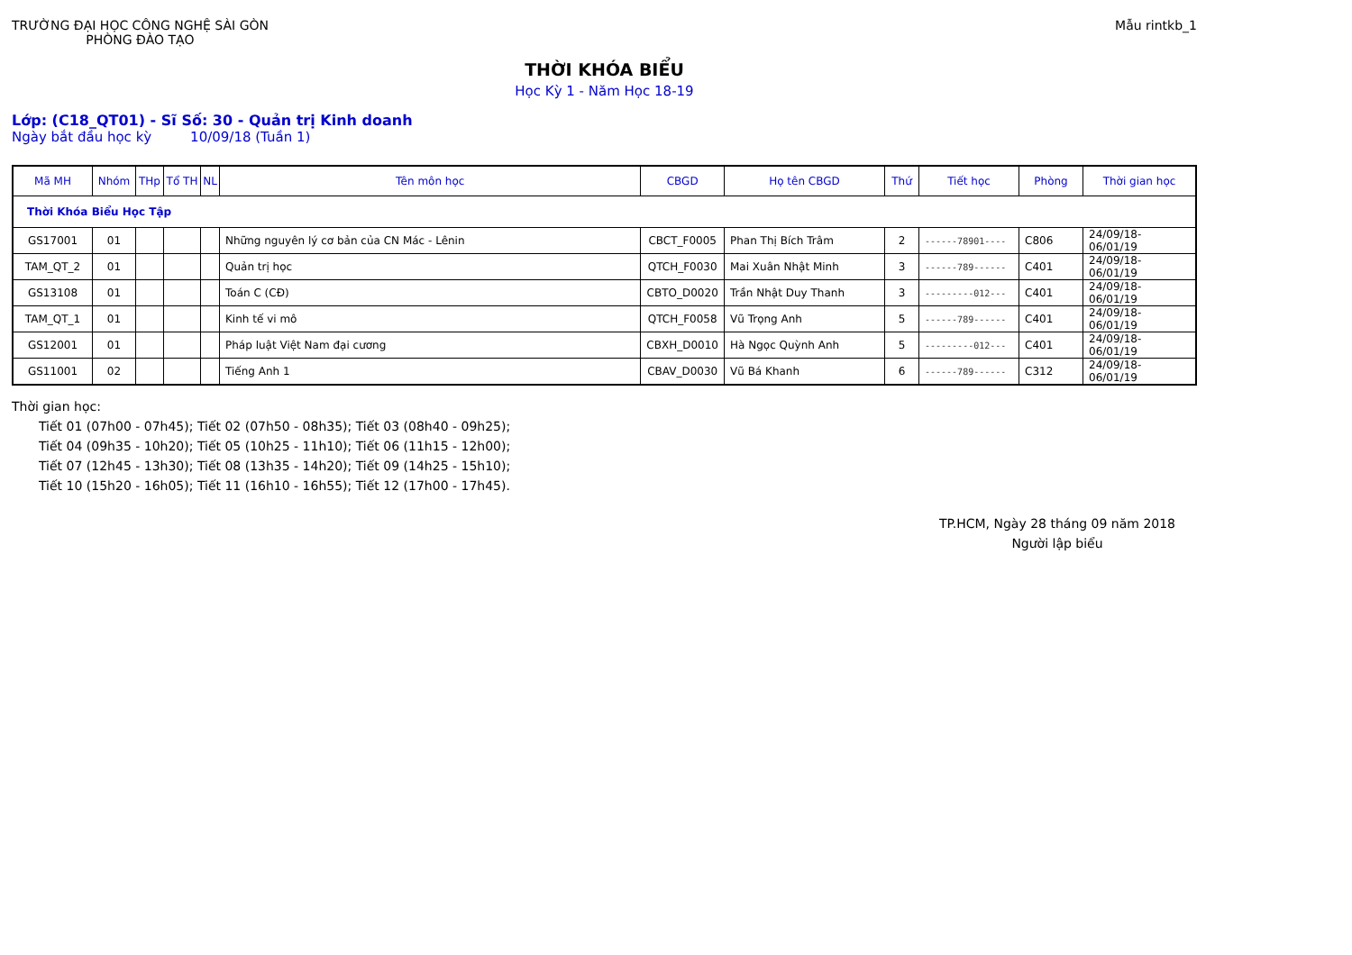TRƯỜNG ĐẠI HỌC CÔNG NGHỆ SÀI GÒN
PHÒNG ĐÀO TẠO
Mẫu rintkb_1
THỜI KHÓA BIỂU
Học Kỳ 1 - Năm Học 18-19
Lớp: (C18_QT01) - Sĩ Số: 30 - Quản trị Kinh doanh
Ngày bắt đầu học kỳ 10/09/18 (Tuần 1)
| Mã MH | Nhóm | THp | Tổ TH | NL | Tên môn học | CBGD | Họ tên CBGD | Thứ | Tiết học | Phòng | Thời gian học |
| --- | --- | --- | --- | --- | --- | --- | --- | --- | --- | --- | --- |
| Thời Khóa Biểu Học Tập | | | | | | | | | | | |
| GS17001 | 01 | | | | Những nguyên lý cơ bản của CN Mác - Lênin | CBCT_F0005 | Phan Thị Bích Trâm | 2 | ------78901---- | C806 | 24/09/18-06/01/19 |
| TAM_QT_2 | 01 | | | | Quản trị học | QTCH_F0030 | Mai Xuân Nhật Minh | 3 | ------789------ | C401 | 24/09/18-06/01/19 |
| GS13108 | 01 | | | | Toán C (CĐ) | CBTO_D0020 | Trần Nhật Duy Thanh | 3 | ---------012--- | C401 | 24/09/18-06/01/19 |
| TAM_QT_1 | 01 | | | | Kinh tế vi mô | QTCH_F0058 | Vũ Trọng Anh | 5 | ------789------ | C401 | 24/09/18-06/01/19 |
| GS12001 | 01 | | | | Pháp luật Việt Nam đại cương | CBXH_D0010 | Hà Ngọc Quỳnh Anh | 5 | ---------012--- | C401 | 24/09/18-06/01/19 |
| GS11001 | 02 | | | | Tiếng Anh 1 | CBAV_D0030 | Vũ Bá Khanh | 6 | ------789------ | C312 | 24/09/18-06/01/19 |
Thời gian học:
Tiết 01 (07h00 - 07h45); Tiết 02 (07h50 - 08h35); Tiết 03 (08h40 - 09h25);
Tiết 04 (09h35 - 10h20); Tiết 05 (10h25 - 11h10); Tiết 06 (11h15 - 12h00);
Tiết 07 (12h45 - 13h30); Tiết 08 (13h35 - 14h20); Tiết 09 (14h25 - 15h10);
Tiết 10 (15h20 - 16h05); Tiết 11 (16h10 - 16h55); Tiết 12 (17h00 - 17h45).
TP.HCM, Ngày 28 tháng 09 năm 2018
Người lập biểu